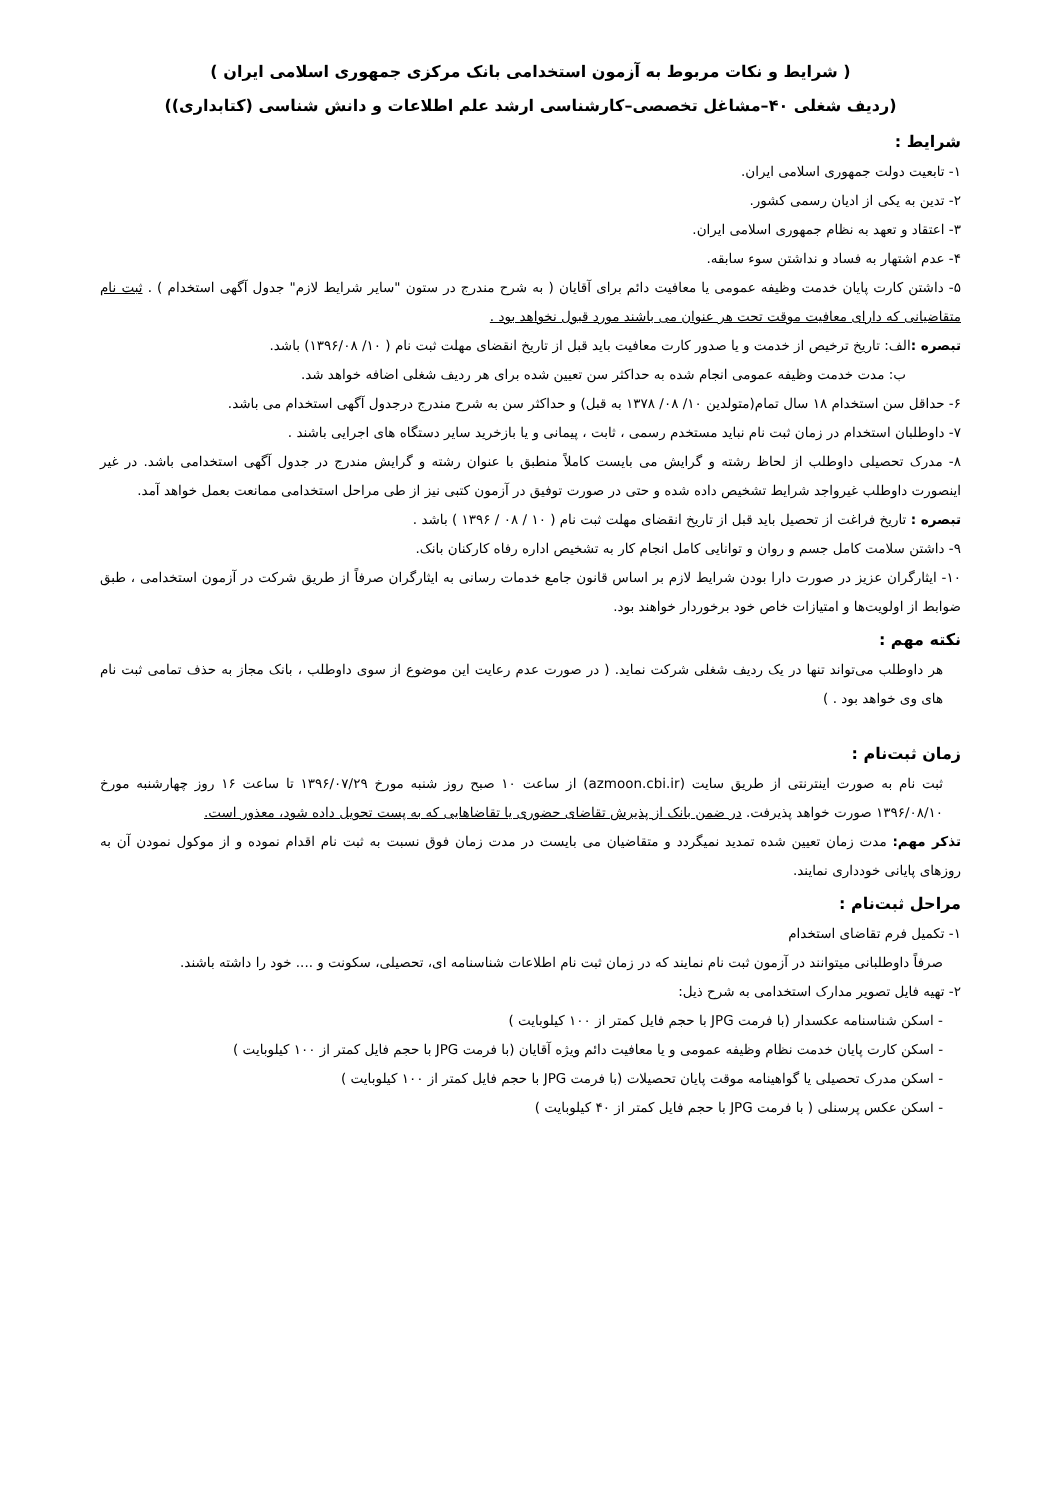( شرایط و نکات مربوط به آزمون استخدامی بانک مرکزی جمهوری اسلامی ایران )
(ردیف شغلی ۴۰–مشاغل تخصصی–کارشناسی ارشد علم اطلاعات و دانش شناسی (کتابداری))
شرایط :
۱- تابعیت دولت جمهوری اسلامی ایران.
۲- تدین به یکی از ادیان رسمی کشور.
۳- اعتقاد و تعهد به نظام جمهوری اسلامی ایران.
۴- عدم اشتهار به فساد و نداشتن سوء سابقه.
۵- داشتن کارت پایان خدمت وظیفه عمومی یا معافیت دائم برای آقایان ( به شرح مندرج در ستون "سایر شرایط لازم" جدول آگهی استخدام ) . ثبت نام متقاضیانی که دارای معافیت موقت تحت هر عنوان می باشند مورد قبول نخواهد بود .
تبصره : الف: تاریخ ترخیص از خدمت و یا صدور کارت معافیت باید قبل از تاریخ انقضای مهلت ثبت نام ( ۱۰/ ۱۳۹۶/۰۸) باشد.
ب: مدت خدمت وظیفه عمومی انجام شده به حداکثر سن تعیین شده برای هر ردیف شغلی اضافه خواهد شد.
۶- حداقل سن استخدام ۱۸ سال تمام(متولدین ۱۰/ ۰۸/ ۱۳۷۸ به قبل) و حداکثر سن به شرح مندرج درجدول آگهی استخدام می باشد.
۷- داوطلبان استخدام در زمان ثبت نام نباید مستخدم رسمی ، ثابت ، پیمانی و یا بازخرید سایر دستگاه های اجرایی باشند .
۸- مدرک تحصیلی داوطلب از لحاظ رشته و گرایش می بایست کاملاً منطبق با عنوان رشته و گرایش مندرج در جدول آگهی استخدامی باشد. در غیر اینصورت داوطلب غیرواجد شرایط تشخیص داده شده و حتی در صورت توفیق در آزمون کتبی نیز از طی مراحل استخدامی ممانعت بعمل خواهد آمد.
تبصره : تاریخ فراغت از تحصیل باید قبل از تاریخ انقضای مهلت ثبت نام ( ۱۰ / ۰۸ / ۱۳۹۶ ) باشد .
۹- داشتن سلامت کامل جسم و روان و توانایی کامل انجام کار به تشخیص اداره رفاه کارکنان بانک.
۱۰- ایثارگران عزیز در صورت دارا بودن شرایط لازم بر اساس قانون جامع خدمات رسانی به ایثارگران صرفاً از طریق شرکت در آزمون استخدامی ، طبق ضوابط از اولویت‌ها و امتیازات خاص خود برخوردار خواهند بود.
نکته مهم :
هر داوطلب می‌تواند تنها در یک ردیف شغلی شرکت نماید. ( در صورت عدم رعایت این موضوع از سوی داوطلب ، بانک مجاز به حذف تمامی ثبت نام های وی خواهد بود . )
زمان ثبت‌نام :
ثبت نام به صورت اینترنتی از طریق سایت (azmoon.cbi.ir) از ساعت ۱۰ صبح روز شنبه مورخ ۱۳۹۶/۰۷/۲۹ تا ساعت ۱۶ روز چهارشنبه مورخ ۱۳۹۶/۰۸/۱۰ صورت خواهد پذیرفت. در ضمن بانک از پذیرش تقاضای حضوری یا تقاضاهایی که به پست تحویل داده شود، معذور است.
تذکر مهم: مدت زمان تعیین شده تمدید نمیگردد و متقاضیان می بایست در مدت زمان فوق نسبت به ثبت نام اقدام نموده و از موکول نمودن آن به روزهای پایانی خودداری نمایند.
مراحل ثبت‌نام :
۱- تکمیل فرم تقاضای استخدام
صرفاً داوطلبانی میتوانند در آزمون ثبت نام نمایند که در زمان ثبت نام اطلاعات شناسنامه ای، تحصیلی، سکونت و .... خود را داشته باشند.
۲- تهیه فایل تصویر مدارک استخدامی به شرح ذیل:
- اسکن شناسنامه عکسدار (با فرمت JPG با حجم فایل کمتر از ۱۰۰ کیلوبایت )
- اسکن کارت پایان خدمت نظام وظیفه عمومی و یا معافیت دائم ویژه آقایان (با فرمت JPG با حجم فایل کمتر از ۱۰۰ کیلوبایت )
- اسکن مدرک تحصیلی یا گواهینامه موقت پایان تحصیلات (با فرمت JPG با حجم فایل کمتر از ۱۰۰ کیلوبایت )
- اسکن عکس پرسنلی ( با فرمت JPG با حجم فایل کمتر از ۴۰ کیلوبایت )